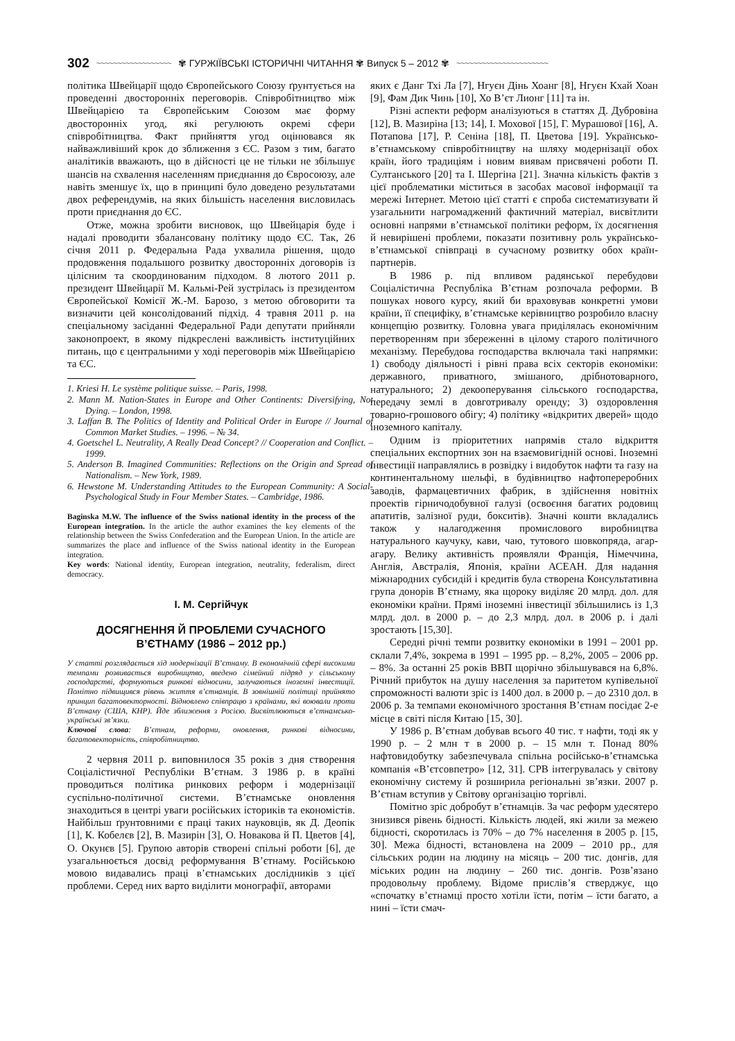302 ~~~~~~~~~~~~~~~~~~ ✾ ГУРЖІЇВСЬКІ ІСТОРИЧНІ ЧИТАННЯ ✾ Випуск 5 – 2012 ✾ ~~~~~~~~~~~~~~~~~~~~~~
політика Швейцарії щодо Європейського Союзу ґрунтується на проведенні двосторонніх переговорів. Співробітництво між Швейцарією та Європейським Союзом має форму двосторонніх угод, які регулюють окремі сфери співробітництва. Факт прийняття угод оцінювався як найважливіший крок до зближення з ЄС. Разом з тим, багато аналітиків вважають, що в дійсності це не тільки не збільшує шансів на схвалення населенням приєднання до Євросоюзу, але навіть зменшує їх, що в принципі було доведено результатами двох референдумів, на яких більшість населення висловилась проти приєднання до ЄС.
Отже, можна зробити висновок, що Швейцарія буде і надалі проводити збалансовану політику щодо ЄС. Так, 26 січня 2011 р. Федеральна Рада ухвалила рішення, щодо продовження подальшого розвитку двосторонніх договорів із цілісним та скоординованим підходом. 8 лютого 2011 р. президент Швейцарії М. Кальмі-Рей зустрілась із президентом Європейської Комісії Ж.-М. Барозо, з метою обговорити та визначити цей консолідований підхід. 4 травня 2011 р. на спеціальному засіданні Федеральної Ради депутати прийняли законопроект, в якому підкреслені важливість інституційних питань, що є центральними у ході переговорів між Швейцарією та ЄС.
1. Kriesi H. Le système politique suisse. – Paris, 1998.
2. Mann M. Nation-States in Europe and Other Continents: Diversifying, Not Dying. – London, 1998.
3. Laffan B. The Politics of Identity and Political Order in Europe // Journal of Common Market Studies. – 1996. – № 34.
4. Goetschel L. Neutrality, A Really Dead Concept? // Cooperation and Conflict. – 1999.
5. Anderson B. Imagined Communities: Reflections on the Origin and Spread of Nationalism. – New York, 1989.
6. Hewstone M. Understanding Attitudes to the European Community: A Social-Psychological Study in Four Member States. – Cambridge, 1986.
Baginska M.W. The influence of the Swiss national identity in the process of the European integration. In the article the author examines the key elements of the relationship between the Swiss Confederation and the European Union. In the article are summarizes the place and influence of the Swiss national identity in the European integration.
Key words: National identity, European integration, neutrality, federalism, direct democracy.
І. М. Сергійчук
ДОСЯГНЕННЯ Й ПРОБЛЕМИ СУЧАСНОГО В’ЄТНАМУ (1986 – 2012 рр.)
У статті розглядається хід модернізації В’єтнаму. В економічній сфері високими темпами розвивається виробництво, введено сімейний підряд у сільському господарстві, формуються ринкові відносини, залучаються іноземні інвестиції. Помітно підвищився рівень життя в’єтнамців. В зовнішній політиці прийнято принцип багатовекторності. Відновлено співпрацю з країнами, які воювали проти В’єтнаму (США, КНР). Йде зближення з Росією. Висвітлюються в’єтнамсько-українські зв’язки.
Ключові слова: В’єтнам, реформи, оновлення, ринкові відносини, багатовекторність, співробітництво.
2 червня 2011 р. виповнилося 35 років з дня створення Соціалістичної Республіки В’єтнам. З 1986 р. в країні проводиться політика ринкових реформ і модернізації суспільно-політичної системи. В’єтнамське оновлення знаходиться в центрі уваги російських істориків та економістів. Найбільш ґрунтовними є праці таких науковців, як Д. Деопік [1], К. Кобелєв [2], В. Мазирін [3], О. Новакова й П. Цветов [4], О. Окунєв [5]. Групою авторів створені спільні роботи [6], де узагальнюється досвід реформування В’єтнаму. Російською мовою видавались праці в’єтнамських дослідників з цієї проблеми. Серед них варто виділити монографії, авторами
яких є Данг Тхі Ла [7], Нгуєн Дінь Хоанг [8], Нгуєн Кхай Хоан [9], Фам Дик Чинь [10], Хо В’єт Лионг [11] та ін.
Різні аспекти реформ аналізуються в статтях Д. Дубровіна [12], В. Мазиріна [13; 14], І. Мохової [15], Г. Мурашової [16], А. Потапова [17], Р. Сеніна [18], П. Цветова [19]. Українсько-в’єтнамському співробітництву на шляху модернізації обох країн, його традиціям і новим виявам присвячені роботи П. Султанського [20] та І. Шергіна [21]. Значна кількість фактів з цієї проблематики міститься в засобах масової інформації та мережі Інтернет. Метою цієї статті є спроба систематизувати й узагальнити нагромаджений фактичний матеріал, висвітлити основні напрями в’єтнамської політики реформ, їх досягнення й невирішені проблеми, показати позитивну роль українсько-в’єтнамської співпраці в сучасному розвитку обох країн-партнерів.
В 1986 р. під впливом радянської перебудови Соціалістична Республіка В’єтнам розпочала реформи. В пошуках нового курсу, який би враховував конкретні умови країни, її специфіку, в’єтнамське керівництво розробило власну концепцію розвитку. Головна увага приділялась економічним перетворенням при збереженні в цілому старого політичного механізму. Перебудова господарства включала такі напрямки: 1) свободу діяльності і рівні права всіх секторів економіки: державного, приватного, змішаного, дрібнотоварного, натурального; 2) декооперування сільського господарства, передачу землі в довготривалу оренду; 3) оздоровлення товарно-грошового обігу; 4) політику «відкритих дверей» щодо іноземного капіталу.
Одним із пріоритетних напрямів стало відкриття спеціальних експортних зон на взаємовигідній основі. Іноземні інвестиції направлялись в розвідку і видобуток нафти та газу на континентальному шельфі, в будівництво нафтопереробних заводів, фармацевтичних фабрик, в здійснення новітніх проектів гірничодобувної галузі (освоєння багатих родовищ апатитів, залізної руди, бокситів). Значні кошти вкладались також у налагодження промислового виробництва натурального каучуку, кави, чаю, тутового шовкопряда, агар-агару. Велику активність проявляли Франція, Німеччина, Англія, Австралія, Японія, країни АСЕАН. Для надання міжнародних субсидій і кредитів була створена Консультативна група донорів В’єтнаму, яка щороку виділяє 20 млрд. дол. для економіки країни. Прямі іноземні інвестиції збільшились із 1,3 млрд. дол. в 2000 р. – до 2,3 млрд. дол. в 2006 р. і далі зростають [15,30].
Середні річні темпи розвитку економіки в 1991 – 2001 рр. склали 7,4%, зокрема в 1991 – 1995 рр. – 8,2%, 2005 – 2006 рр. – 8%. За останні 25 років ВВП щорічно збільшувався на 6,8%. Річний прибуток на душу населення за паритетом купівельної спроможності валюти зріс із 1400 дол. в 2000 р. – до 2310 дол. в 2006 р. За темпами економічного зростання В’єтнам посідає 2-е місце в світі після Китаю [15, 30].
У 1986 р. В’єтнам добував всього 40 тис. т нафти, тоді як у 1990 р. – 2 млн т в 2000 р. – 15 млн т. Понад 80% нафтовидобутку забезпечувала спільна російсько-в’єтнамська компанія «В’єтсовпетро» [12, 31]. СРВ інтегрувалась у світову економічну систему й розширила регіональні зв’язки. 2007 р. В’єтнам вступив у Світову організацію торгівлі.
Помітно зріс добробут в’єтнамців. За час реформ удесятеро знизився рівень бідності. Кількість людей, які жили за межею бідності, скоротилась із 70% – до 7% населення в 2005 р. [15, 30]. Межа бідності, встановлена на 2009 – 2010 рр., для сільських родин на людину на місяць – 200 тис. донгів, для міських родин на людину – 260 тис. донгів. Розв’язано продовольчу проблему. Відоме прислів’я стверджує, що «спочатку в’єтнамці просто хотіли їсти, потім – їсти багато, а нині – їсти смач-